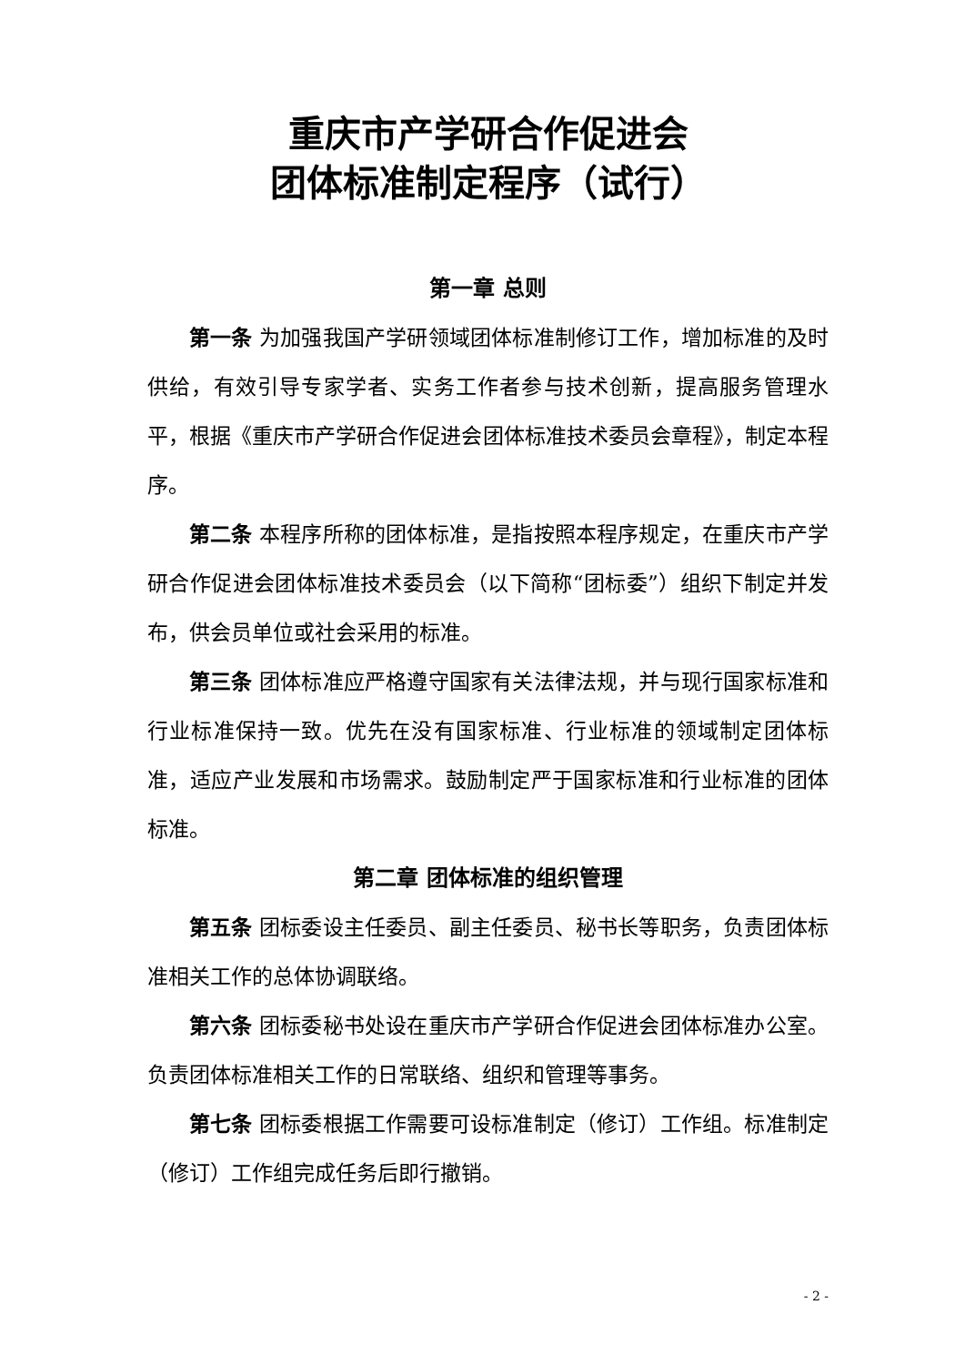重庆市产学研合作促进会
团体标准制定程序（试行）
第一章 总则
第一条 为加强我国产学研领域团体标准制修订工作，增加标准的及时供给，有效引导专家学者、实务工作者参与技术创新，提高服务管理水平，根据《重庆市产学研合作促进会团体标准技术委员会章程》，制定本程序。
第二条 本程序所称的团体标准，是指按照本程序规定，在重庆市产学研合作促进会团体标准技术委员会（以下简称“团标委”）组织下制定并发布，供会员单位或社会采用的标准。
第三条 团体标准应严格遵守国家有关法律法规，并与现行国家标准和行业标准保持一致。优先在没有国家标准、行业标准的领域制定团体标准，适应产业发展和市场需求。鼓励制定严于国家标准和行业标准的团体标准。
第二章 团体标准的组织管理
第五条 团标委设主任委员、副主任委员、秘书长等职务，负责团体标准相关工作的总体协调联络。
第六条 团标委秘书处设在重庆市产学研合作促进会团体标准办公室。负责团体标准相关工作的日常联络、组织和管理等事务。
第七条 团标委根据工作需要可设标准制定（修订）工作组。标准制定（修订）工作组完成任务后即行撤销。
- 2 -